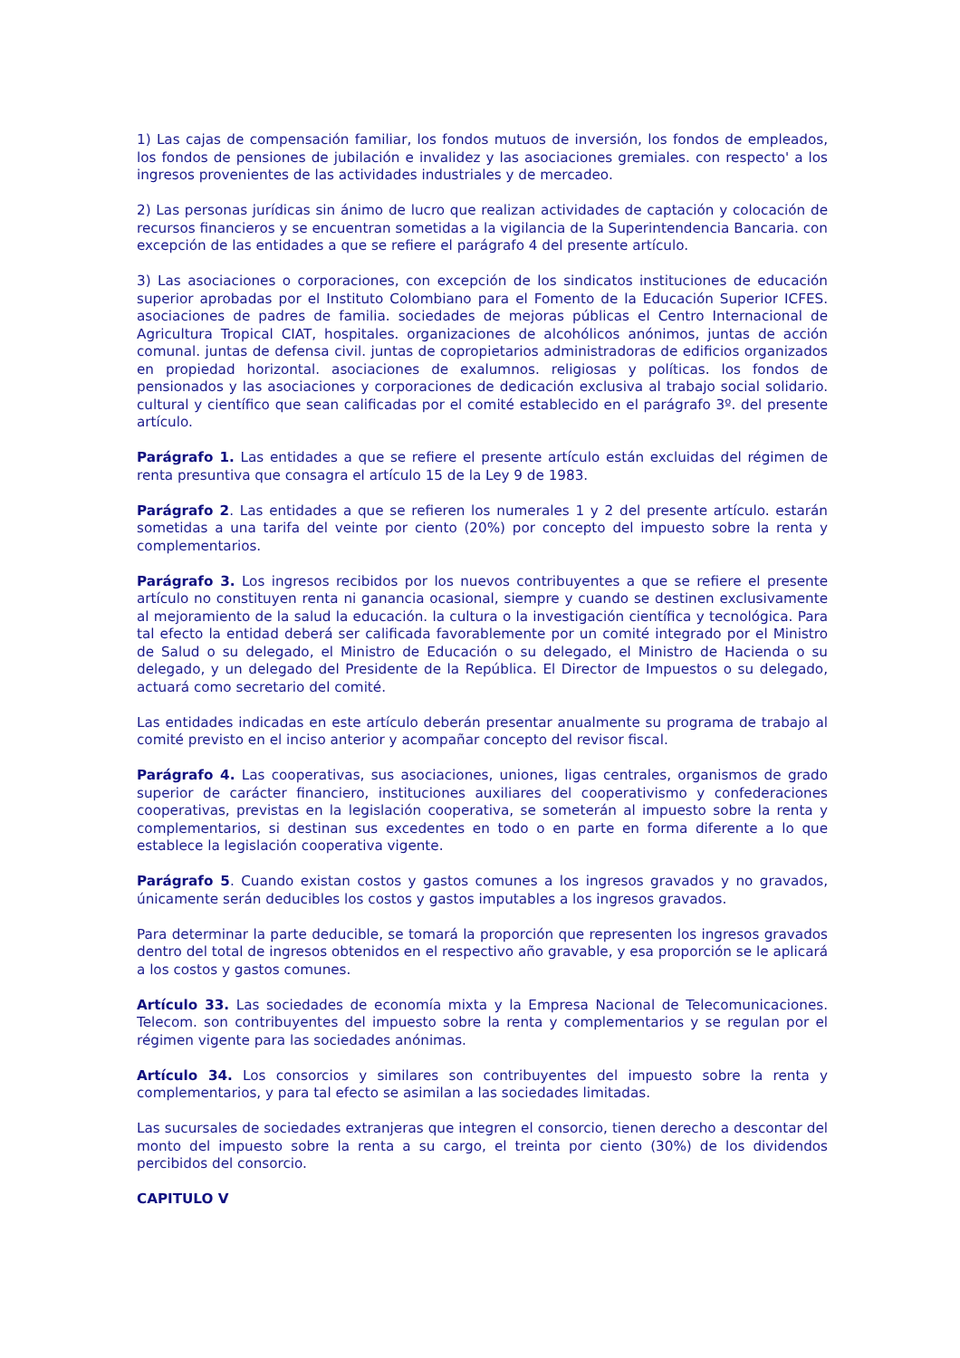1) Las cajas de compensación familiar, los fondos mutuos de inversión, los fondos de empleados, los fondos de pensiones de jubilación e invalidez y las asociaciones gremiales. con respecto' a los ingresos provenientes de las actividades industriales y de mercadeo.
2) Las personas jurídicas sin ánimo de lucro que realizan actividades de captación y colocación de recursos financieros y se encuentran sometidas a la vigilancia de la Superintendencia Bancaria. con excepción de las entidades a que se refiere el parágrafo 4 del presente artículo.
3) Las asociaciones o corporaciones, con excepción de los sindicatos instituciones de educación superior aprobadas por el Instituto Colombiano para el Fomento de la Educación Superior ICFES. asociaciones de padres de familia. sociedades de mejoras públicas el Centro Internacional de Agricultura Tropical CIAT, hospitales. organizaciones de alcohólicos anónimos, juntas de acción comunal. juntas de defensa civil. juntas de copropietarios administradoras de edificios organizados en propiedad horizontal. asociaciones de exalumnos. religiosas y políticas. los fondos de pensionados y las asociaciones y corporaciones de dedicación exclusiva al trabajo social solidario. cultural y científico que sean calificadas por el comité establecido en el parágrafo 3º. del presente artículo.
Parágrafo 1. Las entidades a que se refiere el presente artículo están excluidas del régimen de renta presuntiva que consagra el artículo 15 de la Ley 9 de 1983.
Parágrafo 2. Las entidades a que se refieren los numerales 1 y 2 del presente artículo. estarán sometidas a una tarifa del veinte por ciento (20%) por concepto del impuesto sobre la renta y complementarios.
Parágrafo 3. Los ingresos recibidos por los nuevos contribuyentes a que se refiere el presente artículo no constituyen renta ni ganancia ocasional, siempre y cuando se destinen exclusivamente al mejoramiento de la salud la educación. la cultura o la investigación científica y tecnológica. Para tal efecto la entidad deberá ser calificada favorablemente por un comité integrado por el Ministro de Salud o su delegado, el Ministro de Educación o su delegado, el Ministro de Hacienda o su delegado, y un delegado del Presidente de la República. El Director de Impuestos o su delegado, actuará como secretario del comité.
Las entidades indicadas en este artículo deberán presentar anualmente su programa de trabajo al comité previsto en el inciso anterior y acompañar concepto del revisor fiscal.
Parágrafo 4. Las cooperativas, sus asociaciones, uniones, ligas centrales, organismos de grado superior de carácter financiero, instituciones auxiliares del cooperativismo y confederaciones cooperativas, previstas en la legislación cooperativa, se someterán al impuesto sobre la renta y complementarios, si destinan sus excedentes en todo o en parte en forma diferente a lo que establece la legislación cooperativa vigente.
Parágrafo 5. Cuando existan costos y gastos comunes a los ingresos gravados y no gravados, únicamente serán deducibles los costos y gastos imputables a los ingresos gravados.
Para determinar la parte deducible, se tomará la proporción que representen los ingresos gravados dentro del total de ingresos obtenidos en el respectivo año gravable, y esa proporción se le aplicará a los costos y gastos comunes.
Artículo 33. Las sociedades de economía mixta y la Empresa Nacional de Telecomunicaciones. Telecom. son contribuyentes del impuesto sobre la renta y complementarios y se regulan por el régimen vigente para las sociedades anónimas.
Artículo 34. Los consorcios y similares son contribuyentes del impuesto sobre la renta y complementarios, y para tal efecto se asimilan a las sociedades limitadas.
Las sucursales de sociedades extranjeras que integren el consorcio, tienen derecho a descontar del monto del impuesto sobre la renta a su cargo, el treinta por ciento (30%) de los dividendos percibidos del consorcio.
CAPITULO V